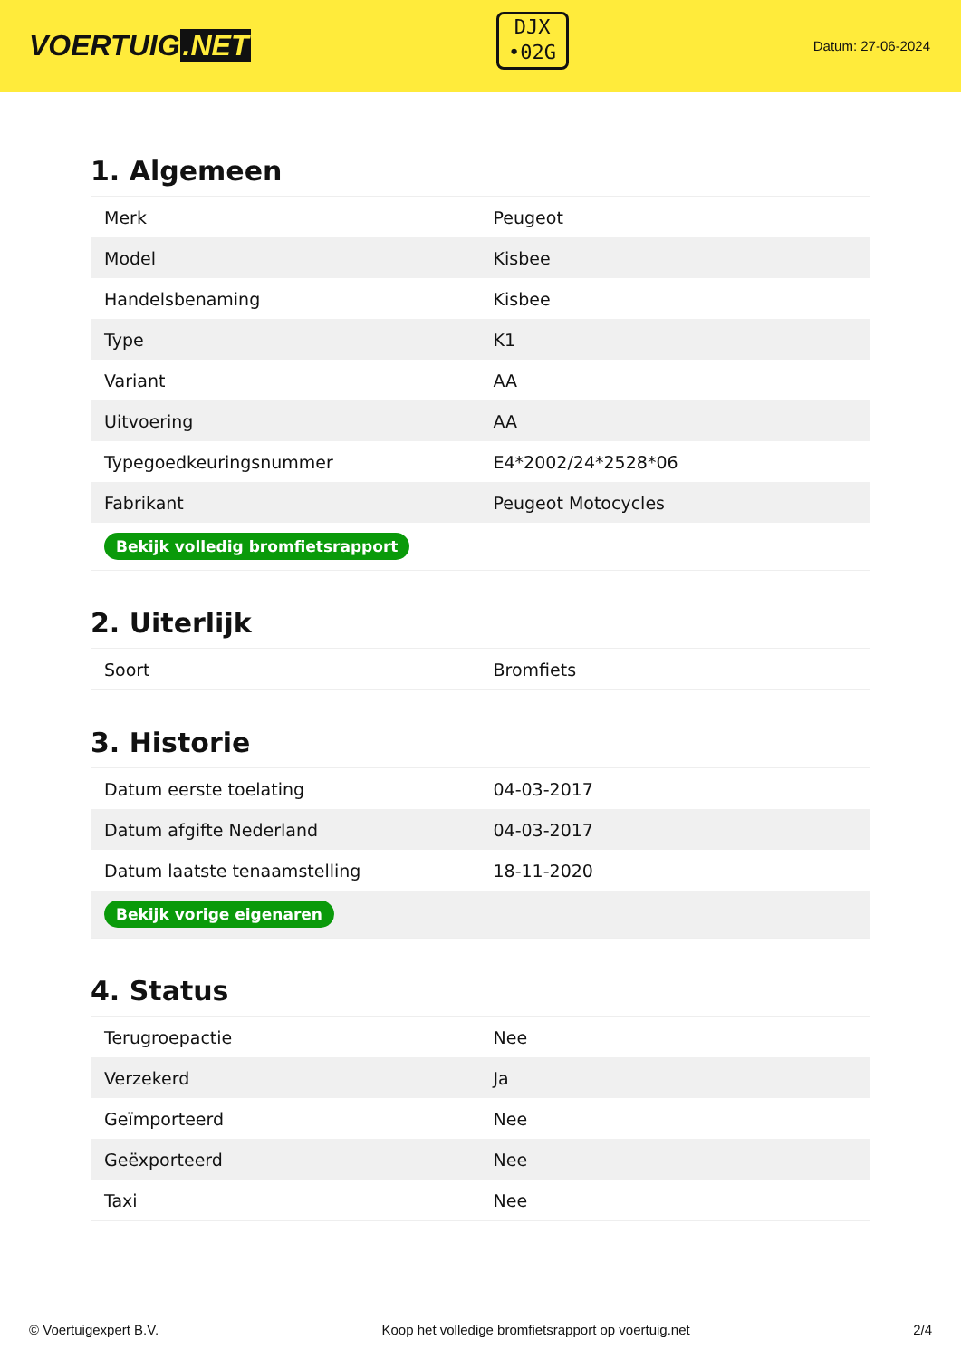VOERTUIG.NET
DJX
•02G
Datum: 27-06-2024
1. Algemeen
| Merk | Peugeot |
| Model | Kisbee |
| Handelsbenaming | Kisbee |
| Type | K1 |
| Variant | AA |
| Uitvoering | AA |
| Typegoedkeuringsnummer | E4*2002/24*2528*06 |
| Fabrikant | Peugeot Motocycles |
| Bekijk volledig bromfietsrapport | |
2. Uiterlijk
| Soort | Bromfiets |
3. Historie
| Datum eerste toelating | 04-03-2017 |
| Datum afgifte Nederland | 04-03-2017 |
| Datum laatste tenaamstelling | 18-11-2020 |
| Bekijk vorige eigenaren | |
4. Status
| Terugroepactie | Nee |
| Verzekerd | Ja |
| Geïmporteerd | Nee |
| Geëxporteerd | Nee |
| Taxi | Nee |
© Voertuigexpert B.V. Koop het volledige bromfietsrapport op voertuig.net 2/4